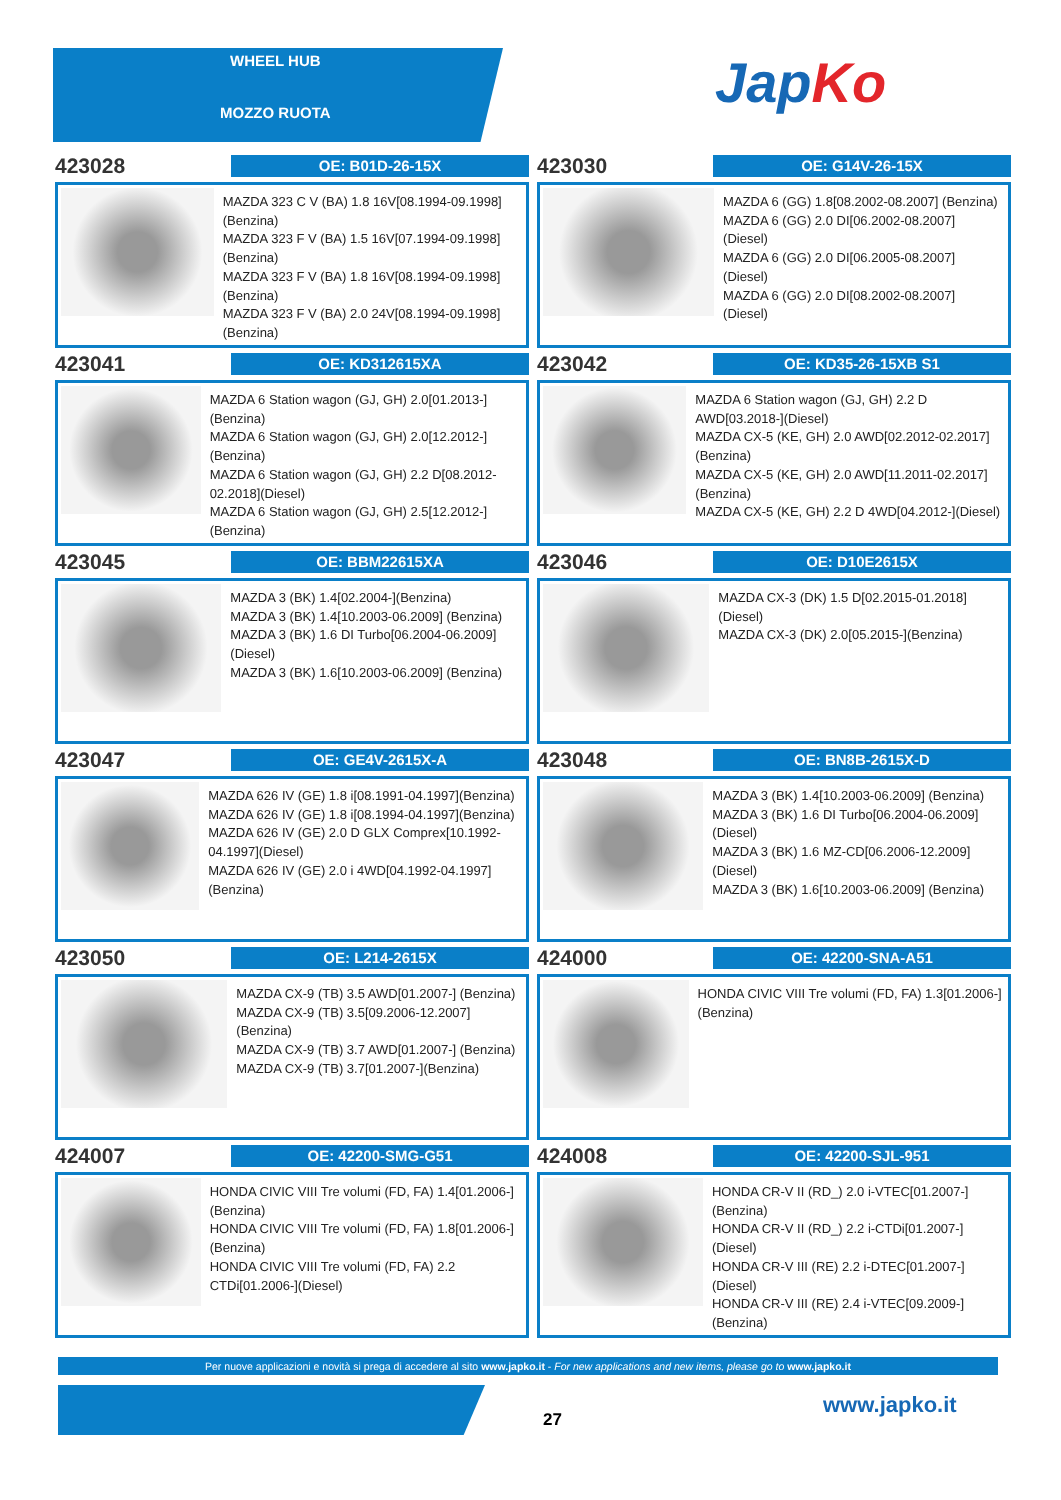WHEEL HUB
MOZZO RUOTA JapKo
423028
OE: B01D-26-15X
MAZDA 323 C V (BA) 1.8 16V[08.1994-09.1998](Benzina)
MAZDA 323 F V (BA) 1.5 16V[07.1994-09.1998](Benzina)
MAZDA 323 F V (BA) 1.8 16V[08.1994-09.1998](Benzina)
MAZDA 323 F V (BA) 2.0 24V[08.1994-09.1998](Benzina)
423030
OE: G14V-26-15X
MAZDA 6 (GG) 1.8[08.2002-08.2007] (Benzina)
MAZDA 6 (GG) 2.0 DI[06.2002-08.2007] (Diesel)
MAZDA 6 (GG) 2.0 DI[06.2005-08.2007] (Diesel)
MAZDA 6 (GG) 2.0 DI[08.2002-08.2007] (Diesel)
423041
OE: KD312615XA
MAZDA 6 Station wagon (GJ, GH) 2.0[01.2013-](Benzina)
MAZDA 6 Station wagon (GJ, GH) 2.0[12.2012-](Benzina)
MAZDA 6 Station wagon (GJ, GH) 2.2 D[08.2012-02.2018](Diesel)
MAZDA 6 Station wagon (GJ, GH) 2.5[12.2012-](Benzina)
423042
OE: KD35-26-15XB S1
MAZDA 6 Station wagon (GJ, GH) 2.2 D AWD[03.2018-](Diesel)
MAZDA CX-5 (KE, GH) 2.0 AWD[02.2012-02.2017](Benzina)
MAZDA CX-5 (KE, GH) 2.0 AWD[11.2011-02.2017](Benzina)
MAZDA CX-5 (KE, GH) 2.2 D 4WD[04.2012-](Diesel)
423045
OE: BBM22615XA
MAZDA 3 (BK) 1.4[02.2004-](Benzina)
MAZDA 3 (BK) 1.4[10.2003-06.2009] (Benzina)
MAZDA 3 (BK) 1.6 DI Turbo[06.2004-06.2009](Diesel)
MAZDA 3 (BK) 1.6[10.2003-06.2009] (Benzina)
423046
OE: D10E2615X
MAZDA CX-3 (DK) 1.5 D[02.2015-01.2018](Diesel)
MAZDA CX-3 (DK) 2.0[05.2015-](Benzina)
423047
OE: GE4V-2615X-A
MAZDA 626 IV (GE) 1.8 i[08.1991-04.1997](Benzina)
MAZDA 626 IV (GE) 1.8 i[08.1994-04.1997](Benzina)
MAZDA 626 IV (GE) 2.0 D GLX Comprex[10.1992-04.1997](Diesel)
MAZDA 626 IV (GE) 2.0 i 4WD[04.1992-04.1997](Benzina)
423048
OE: BN8B-2615X-D
MAZDA 3 (BK) 1.4[10.2003-06.2009] (Benzina)
MAZDA 3 (BK) 1.6 DI Turbo[06.2004-06.2009](Diesel)
MAZDA 3 (BK) 1.6 MZ-CD[06.2006-12.2009](Diesel)
MAZDA 3 (BK) 1.6[10.2003-06.2009] (Benzina)
423050
OE: L214-2615X
MAZDA CX-9 (TB) 3.5 AWD[01.2007-] (Benzina)
MAZDA CX-9 (TB) 3.5[09.2006-12.2007] (Benzina)
MAZDA CX-9 (TB) 3.7 AWD[01.2007-] (Benzina)
MAZDA CX-9 (TB) 3.7[01.2007-](Benzina)
424000
OE: 42200-SNA-A51
HONDA CIVIC VIII Tre volumi (FD, FA) 1.3[01.2006-](Benzina)
424007
OE: 42200-SMG-G51
HONDA CIVIC VIII Tre volumi (FD, FA) 1.4[01.2006-](Benzina)
HONDA CIVIC VIII Tre volumi (FD, FA) 1.8[01.2006-](Benzina)
HONDA CIVIC VIII Tre volumi (FD, FA) 2.2 CTDi[01.2006-](Diesel)
424008
OE: 42200-SJL-951
HONDA CR-V II (RD_) 2.0 i-VTEC[01.2007-](Benzina)
HONDA CR-V II (RD_) 2.2 i-CTDi[01.2007-] (Diesel)
HONDA CR-V III (RE) 2.2 i-DTEC[01.2007-] (Diesel)
HONDA CR-V III (RE) 2.4 i-VTEC[09.2009-] (Benzina)
Per nuove applicazioni e novità si prega di accedere al sito www.japko.it - For new applications and new items, please go to www.japko.it
27
www.japko.it